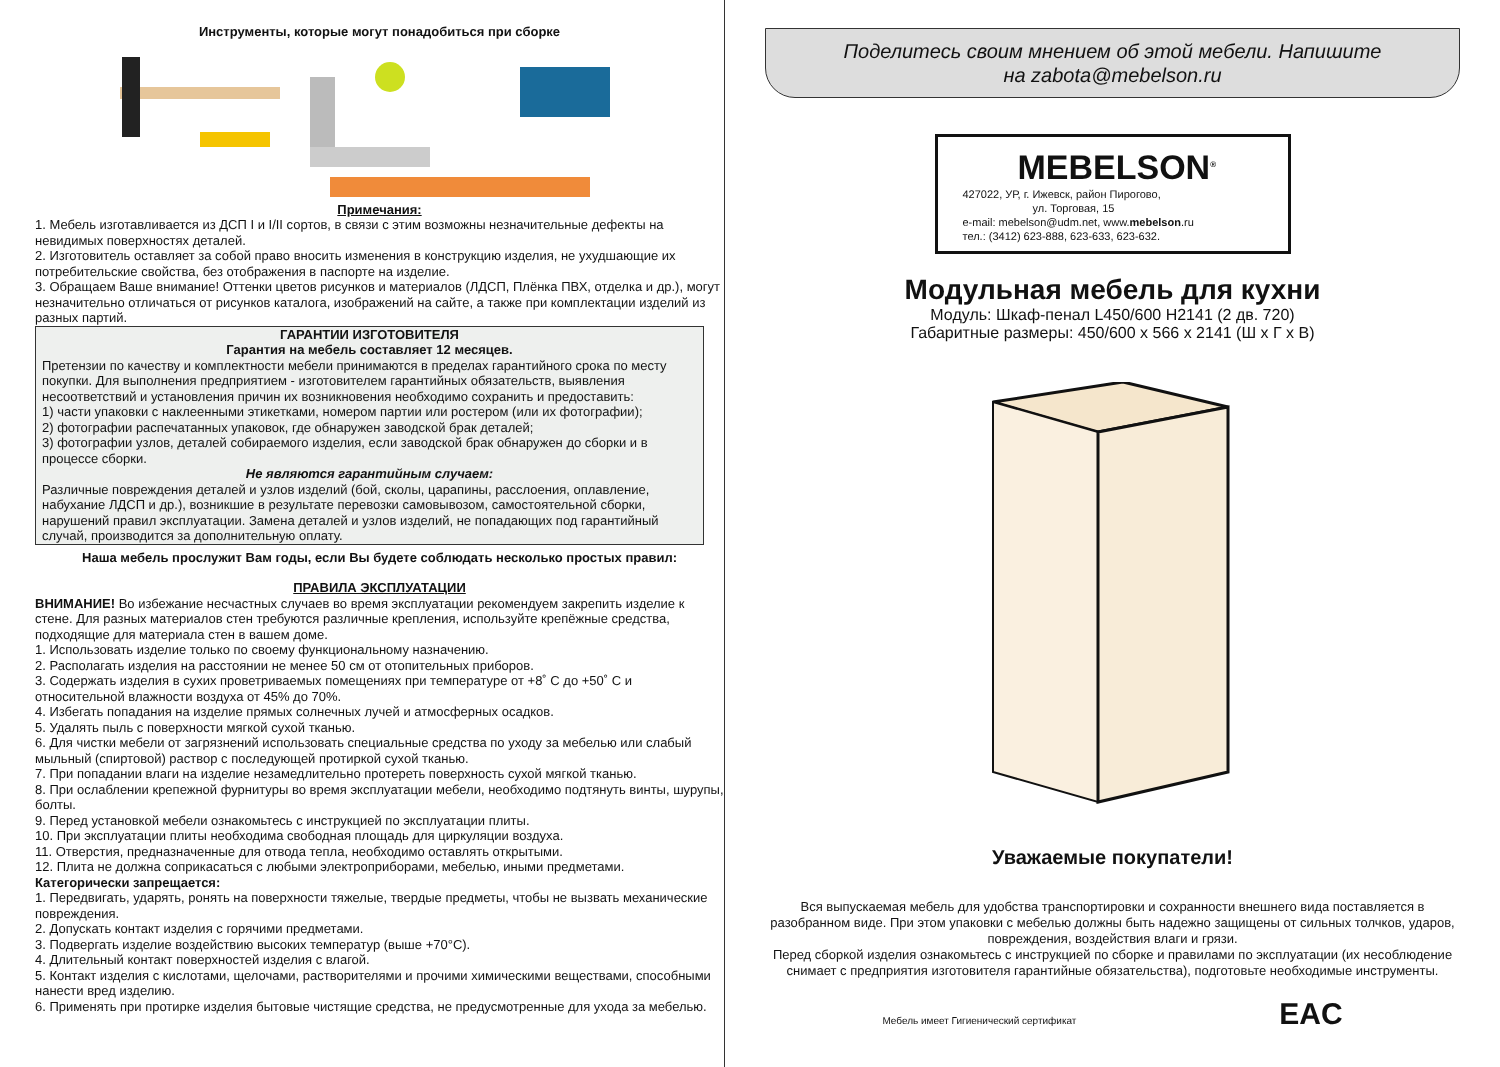Инструменты, которые могут понадобиться при сборке
Примечания:
1. Мебель изготавливается из ДСП I и I/II сортов, в связи с этим возможны незначительные дефекты на невидимых поверхностях деталей.
2. Изготовитель оставляет за собой право вносить изменения в конструкцию изделия, не ухудшающие их потребительские свойства, без отображения в паспорте на изделие.
3. Обращаем Ваше внимание! Оттенки цветов рисунков и материалов (ЛДСП, Плёнка ПВХ, отделка и др.), могут незначительно отличаться от рисунков каталога, изображений на сайте, а также при комплектации изделий из разных партий.
ГАРАНТИИ ИЗГОТОВИТЕЛЯ
Гарантия на мебель составляет 12 месяцев.
Претензии по качеству и комплектности мебели принимаются в пределах гарантийного срока по месту покупки. Для выполнения предприятием - изготовителем гарантийных обязательств, выявления несоответствий и установления причин их возникновения необходимо сохранить и предоставить:
1) части упаковки с наклеенными этикетками, номером партии или ростером (или их фотографии);
2) фотографии распечатанных упаковок, где обнаружен заводской брак деталей;
3) фотографии узлов, деталей собираемого изделия, если заводской брак обнаружен до сборки и в процессе сборки.
Не являются гарантийным случаем:
Различные повреждения деталей и узлов изделий (бой, сколы, царапины, расслоения, оплавление, набухание ЛДСП и др.), возникшие в результате перевозки самовывозом, самостоятельной сборки, нарушений правил эксплуатации. Замена деталей и узлов изделий, не попадающих под гарантийный случай, производится за дополнительную оплату.
Наша мебель прослужит Вам годы, если Вы будете соблюдать несколько простых правил:
ПРАВИЛА ЭКСПЛУАТАЦИИ
ВНИМАНИЕ! Во избежание несчастных случаев во время эксплуатации рекомендуем закрепить изделие к стене. Для разных материалов стен требуются различные крепления, используйте крепёжные средства, подходящие для материала стен в вашем доме.
1. Использовать изделие только по своему функциональному назначению.
2. Располагать изделия на расстоянии не менее 50 см от отопительных приборов.
3. Содержать изделия в сухих проветриваемых помещениях при температуре от +8˚ С до +50˚ С и относительной влажности воздуха от 45% до 70%.
4. Избегать попадания на изделие прямых солнечных лучей и атмосферных осадков.
5. Удалять пыль с поверхности мягкой сухой тканью.
6. Для чистки мебели от загрязнений использовать специальные средства по уходу за мебелью или слабый мыльный (спиртовой) раствор с последующей протиркой сухой тканью.
7. При попадании влаги на изделие незамедлительно протереть поверхность сухой мягкой тканью.
8. При ослаблении крепежной фурнитуры во время эксплуатации мебели, необходимо подтянуть винты, шурупы, болты.
9. Перед установкой мебели ознакомьтесь с инструкцией по эксплуатации плиты.
10. При эксплуатации плиты необходима свободная площадь для циркуляции воздуха.
11. Отверстия, предназначенные для отвода тепла, необходимо оставлять открытыми.
12. Плита не должна соприкасаться с любыми электроприборами, мебелью, иными предметами.
Категорически запрещается:
1. Передвигать, ударять, ронять на поверхности тяжелые, твердые предметы, чтобы не вызвать механические повреждения.
2. Допускать контакт изделия с горячими предметами.
3. Подвергать изделие воздействию высоких температур (выше +70°С).
4. Длительный контакт поверхностей изделия с влагой.
5. Контакт изделия с кислотами, щелочами, растворителями и прочими химическими веществами, способными нанести вред изделию.
6. Применять при протирке изделия бытовые чистящие средства, не предусмотренные для ухода за мебелью.
Поделитесь своим мнением об этой мебели. Напишите
на zabota@mebelson.ru
MEBELSON<sup>®</sup>
427022, УР, г. Ижевск, район Пирогово,
ул. Торговая, 15
e-mail: mebelson@udm.net, www.mebelson.ru
тел.: (3412) 623-888, 623-633, 623-632.
Модульная мебель для кухни
Модуль: Шкаф-пенал L450/600 H2141 (2 дв. 720)
Габаритные размеры: 450/600 х 566 х 2141 (Ш х Г х В)
Уважаемые покупатели!
Вся выпускаемая мебель для удобства транспортировки и сохранности внешнего вида поставляется в разобранном виде. При этом упаковки с мебелью должны быть надежно защищены от сильных толчков, ударов, повреждения, воздействия влаги и грязи.
Перед сборкой изделия ознакомьтесь с инструкцией по сборке и правилами по эксплуатации (их несоблюдение снимает с предприятия изготовителя гарантийные обязательства), подготовьте необходимые инструменты.
Мебель имеет Гигиенический сертификат EAC